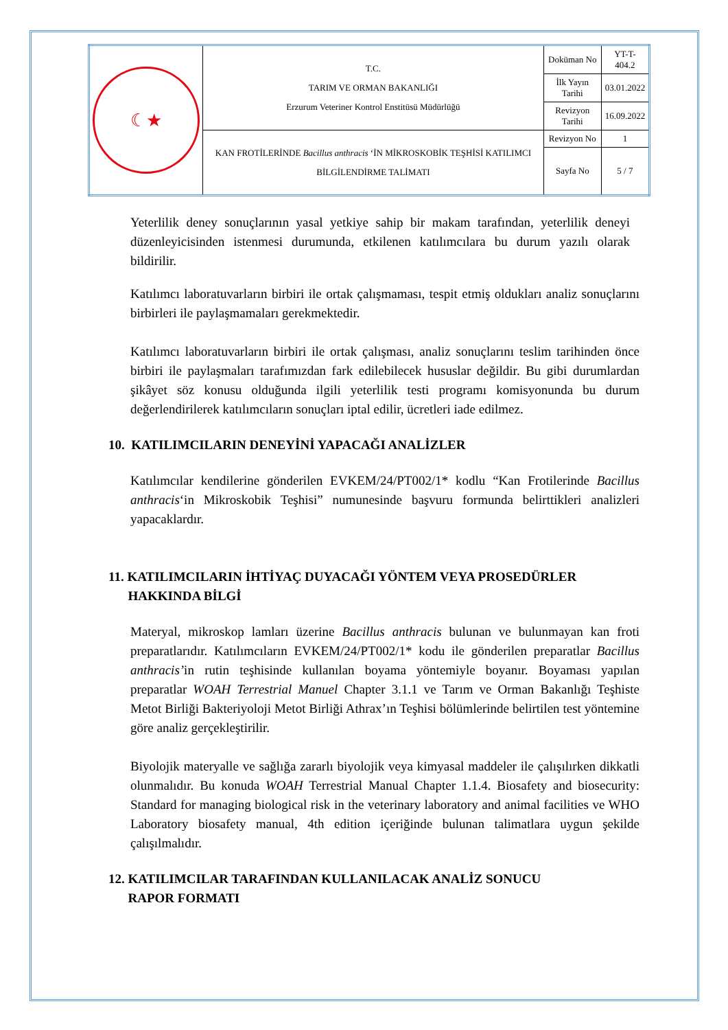| ☾★ | T.C. TARIM VE ORMAN BAKANLIĞI Erzurum Veteriner Kontrol Enstitüsü Müdürlüğü | Doküman No | YT-T-404.2 |
| | | İlk Yayın Tarihi | 03.01.2022 |
| | | Revizyon Tarihi | 16.09.2022 |
| | KAN FROTİLERİNDE Bacillus anthracis ‘İN MİKROSKOBİK TEŞHİSİ KATILIMCI BİLGİLENDİRME TALİMATI | Revizyon No | 1 |
| | | Sayfa No | 5 / 7 |
Yeterlilik deney sonuçlarının yasal yetkiye sahip bir makam tarafından, yeterlilik deneyi düzenleyicisinden istenmesi durumunda, etkilenen katılımcılara bu durum yazılı olarak bildirilir.
Katılımcı laboratuvarların birbiri ile ortak çalışmaması, tespit etmiş oldukları analiz sonuçlarını birbirleri ile paylaşmamaları gerekmektedir.
Katılımcı laboratuvarların birbiri ile ortak çalışması, analiz sonuçlarını teslim tarihinden önce birbiri ile paylaşmaları tarafımızdan fark edilebilecek hususlar değildir. Bu gibi durumlardan şikâyet söz konusu olduğunda ilgili yeterlilik testi programı komisyonunda bu durum değerlendirilerek katılımcıların sonuçları iptal edilir, ücretleri iade edilmez.
10. KATILIMCILARIN DENEYİNİ YAPACAĞI ANALİZLER
Katılımcılar kendilerine gönderilen EVKEM/24/PT002/1* kodlu “Kan Frotilerinde Bacillus anthracis‘in Mikroskobik Teşhisi” numunesinde başvuru formunda belirttikleri analizleri yapacaklardır.
11. KATILIMCILARIN İHTİYAÇ DUYACAĞI YÖNTEM VEYA PROSEDÜRLER
HAKKINDA BİLGİ
Materyal, mikroskop lamları üzerine Bacillus anthracis bulunan ve bulunmayan kan froti preparatlarıdır. Katılımcıların EVKEM/24/PT002/1* kodu ile gönderilen preparatlar Bacillus anthracis’in rutin teşhisinde kullanılan boyama yöntemiyle boyanır. Boyaması yapılan preparatlar WOAH Terrestrial Manuel Chapter 3.1.1 ve Tarım ve Orman Bakanlığı Teşhiste Metot Birliği Bakteriyoloji Metot Birliği Athrax’ın Teşhisi bölümlerinde belirtilen test yöntemine göre analiz gerçekleştirilir.
Biyolojik materyalle ve sağlığa zararlı biyolojik veya kimyasal maddeler ile çalışılırken dikkatli olunmalıdır. Bu konuda WOAH Terrestrial Manual Chapter 1.1.4. Biosafety and biosecurity: Standard for managing biological risk in the veterinary laboratory and animal facilities ve WHO Laboratory biosafety manual, 4th edition içeriğinde bulunan talimatlara uygun şekilde çalışılmalıdır.
12. KATILIMCILAR TARAFINDAN KULLANILACAK ANALİZ SONUCU
RAPOR FORMATI